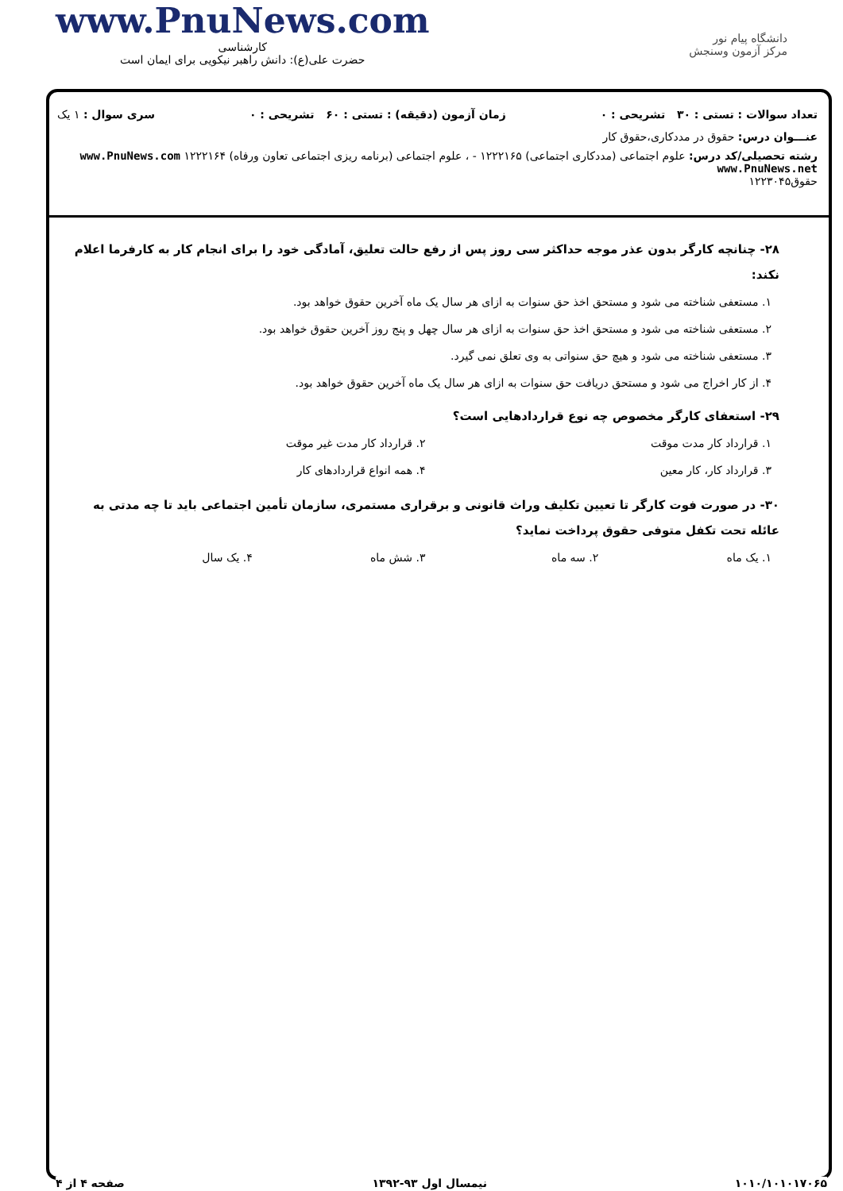www.PnuNews.com
کارشناسی
حضرت علی(ع): دانش راهبر نیکویی برای ایمان است
دانشگاه پیام نور
مرکز آزمون وسنجش
تعداد سوالات : تستی : ۳۰ تشریحی : ۰ زمان آزمون (دقیقه) : تستی : ۶۰ تشریحی : ۰ سری سوال : ۱ یک
عنـــوان درس: حقوق در مددکاری،حقوق کار
رشته تحصیلی/کد درس: علوم اجتماعی (مددکاری اجتماعی) ۱۲۲۲۱۶۵ - ، علوم اجتماعی (برنامه ریزی اجتماعی تعاون ورفاه) ۱۲۲۲۱۶۴ www.PnuNews.com www.PnuNews.net
حقوق۱۲۲۳۰۴۵
۲۸- چنانچه کارگر بدون عذر موجه حداکثر سی روز پس از رفع حالت تعلیق، آمادگی خود را برای انجام کار به کارفرما اعلام نکند:
۱. مستعفی شناخته می شود و مستحق اخذ حق سنوات به ازای هر سال یک ماه آخرین حقوق خواهد بود.
۲. مستعفی شناخته می شود و مستحق اخذ حق سنوات به ازای هر سال چهل و پنج روز آخرین حقوق خواهد بود.
۳. مستعفی شناخته می شود و هیچ حق سنواتی به وی تعلق نمی گیرد.
۴. از کار اخراج می شود و مستحق دریافت حق سنوات به ازای هر سال یک ماه آخرین حقوق خواهد بود.
۲۹- استعفای کارگر مخصوص چه نوع قراردادهایی است؟
۱. قرارداد کار مدت موقت
۲. قرارداد کار مدت غیر موقت
۳. قرارداد کار، کار معین
۴. همه انواع قراردادهای کار
۳۰- در صورت فوت کارگر تا تعیین تکلیف وراث قانونی و برقراری مستمری، سازمان تأمین اجتماعی باید تا چه مدتی به عائله تحت تکفل متوفی حقوق پرداخت نماید؟
۱. یک ماه
۲. سه ماه
۳. شش ماه
۴. یک سال
۱۰۱۰/۱۰۱۰۱۷۰۶۵ نیمسال اول ۹۳-۱۳۹۲ صفحه ۴ از ۴